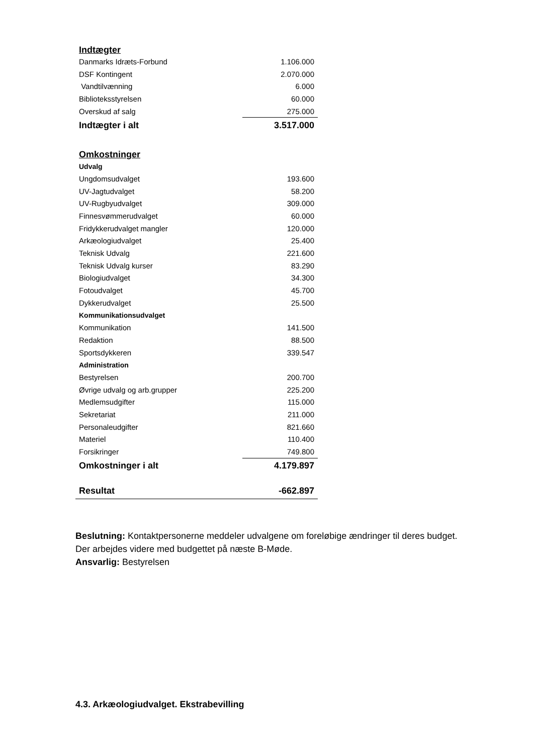| Indtægter | |
| Danmarks Idræts-Forbund | 1.106.000 |
| DSF Kontingent | 2.070.000 |
| Vandtilvænning | 6.000 |
| Biblioteksstyrelsen | 60.000 |
| Overskud af salg | 275.000 |
| Indtægter i alt | 3.517.000 |
| Omkostninger | |
| Udvalg | |
| Ungdomsudvalget | 193.600 |
| UV-Jagtudvalget | 58.200 |
| UV-Rugbyudvalget | 309.000 |
| Finnesvømmerudvalget | 60.000 |
| Fridykkerudvalget mangler | 120.000 |
| Arkæologiudvalget | 25.400 |
| Teknisk Udvalg | 221.600 |
| Teknisk Udvalg kurser | 83.290 |
| Biologiudvalget | 34.300 |
| Fotoudvalget | 45.700 |
| Dykkerudvalget | 25.500 |
| Kommunikationsudvalget | |
| Kommunikation | 141.500 |
| Redaktion | 88.500 |
| Sportsdykkeren | 339.547 |
| Administration | |
| Bestyrelsen | 200.700 |
| Øvrige udvalg og arb.grupper | 225.200 |
| Medlemsudgifter | 115.000 |
| Sekretariat | 211.000 |
| Personaleudgifter | 821.660 |
| Materiel | 110.400 |
| Forsikringer | 749.800 |
| Omkostninger i alt | 4.179.897 |
| Resultat | -662.897 |
Beslutning: Kontaktpersonerne meddeler udvalgene om foreløbige ændringer til deres budget. Der arbejdes videre med budgettet på næste B-Møde.
Ansvarlig: Bestyrelsen
4.3. Arkæologiudvalget. Ekstrabevilling